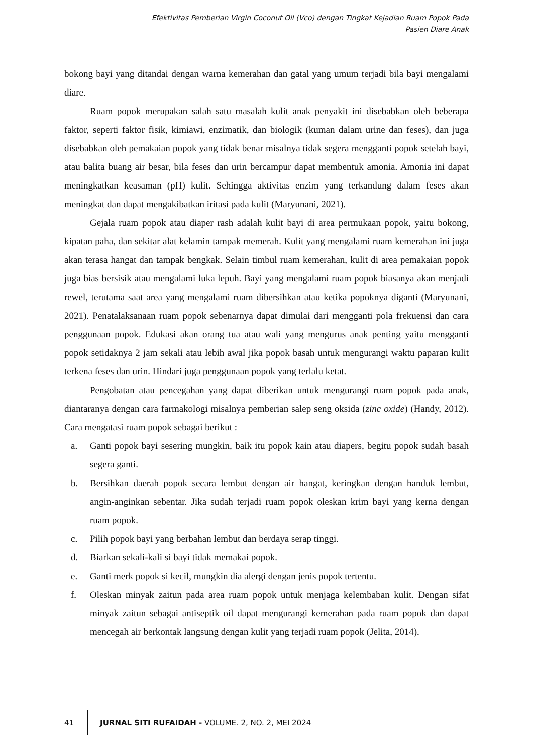Efektivitas Pemberian Virgin Coconut Oil (Vco) dengan Tingkat Kejadian Ruam Popok Pada
Pasien Diare Anak
bokong bayi yang ditandai dengan warna kemerahan dan gatal yang umum terjadi bila bayi mengalami diare.
Ruam popok merupakan salah satu masalah kulit anak penyakit ini disebabkan oleh beberapa faktor, seperti faktor fisik, kimiawi, enzimatik, dan biologik (kuman dalam urine dan feses), dan juga disebabkan oleh pemakaian popok yang tidak benar misalnya tidak segera mengganti popok setelah bayi, atau balita buang air besar, bila feses dan urin bercampur dapat membentuk amonia. Amonia ini dapat meningkatkan keasaman (pH) kulit. Sehingga aktivitas enzim yang terkandung dalam feses akan meningkat dan dapat mengakibatkan iritasi pada kulit (Maryunani, 2021).
Gejala ruam popok atau diaper rash adalah kulit bayi di area permukaan popok, yaitu bokong, kipatan paha, dan sekitar alat kelamin tampak memerah. Kulit yang mengalami ruam kemerahan ini juga akan terasa hangat dan tampak bengkak. Selain timbul ruam kemerahan, kulit di area pemakaian popok juga bias bersisik atau mengalami luka lepuh. Bayi yang mengalami ruam popok biasanya akan menjadi rewel, terutama saat area yang mengalami ruam dibersihkan atau ketika popoknya diganti (Maryunani, 2021). Penatalaksanaan ruam popok sebenarnya dapat dimulai dari mengganti pola frekuensi dan cara penggunaan popok. Edukasi akan orang tua atau wali yang mengurus anak penting yaitu mengganti popok setidaknya 2 jam sekali atau lebih awal jika popok basah untuk mengurangi waktu paparan kulit terkena feses dan urin. Hindari juga penggunaan popok yang terlalu ketat.
Pengobatan atau pencegahan yang dapat diberikan untuk mengurangi ruam popok pada anak, diantaranya dengan cara farmakologi misalnya pemberian salep seng oksida (zinc oxide) (Handy, 2012). Cara mengatasi ruam popok sebagai berikut :
a. Ganti popok bayi sesering mungkin, baik itu popok kain atau diapers, begitu popok sudah basah segera ganti.
b. Bersihkan daerah popok secara lembut dengan air hangat, keringkan dengan handuk lembut, angin-anginkan sebentar. Jika sudah terjadi ruam popok oleskan krim bayi yang kerna dengan ruam popok.
c. Pilih popok bayi yang berbahan lembut dan berdaya serap tinggi.
d. Biarkan sekali-kali si bayi tidak memakai popok.
e. Ganti merk popok si kecil, mungkin dia alergi dengan jenis popok tertentu.
f. Oleskan minyak zaitun pada area ruam popok untuk menjaga kelembaban kulit. Dengan sifat minyak zaitun sebagai antiseptik oil dapat mengurangi kemerahan pada ruam popok dan dapat mencegah air berkontak langsung dengan kulit yang terjadi ruam popok (Jelita, 2014).
41
JURNAL SITI RUFAIDAH - VOLUME. 2, NO. 2, MEI 2024